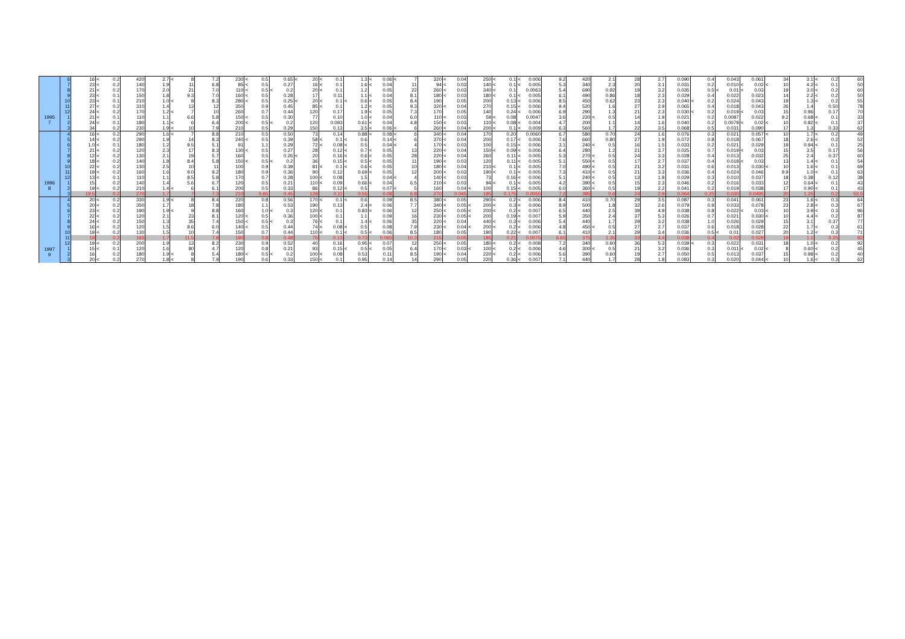| 1995 7 | 6 | 16 | < 0.2 | 420 | 2.7 | < 8 | 7.2 | 230 | < 0.5 | 0.65 | < 20 | < 0.1 | 1.3 | < 0.06 | < 7 | 320 | < 0.04 | 250 | < 0.1 | < 0.006 | 9.2 | 420 | 2.1 | 28 | 2.7 | 0.090 | 0.4 | 0.043 | 0.061 | 34 | 3.1 | < 0.2 | 60 |
| | 7 | 23 | < 0.2 | 140 | 1.9 | 11 | 6.8 | 85 | < 0.5 | 0.27 | 16 | < 0.1 | 1.6 | < 0.04 | 11 | 94 | < 0.03 | 140 | < 0.1 | < 0.005 | 5.3 | 340 | 2.3 | 20 | 3.1 | 0.031 | 0.2 | 0.010 | < 0.02 | < 10 | 4.2 | < 0.1 | 50 |
| | 8 | 21 | < 0.2 | 170 | 2.0 | 21 | 7.0 | 110 | < 0.5 | < 0.2 | 20 | < 0.1 | 1.2 | 0.05 | 22 | 260 | < 0.03 | 340 | < 0.1 | 0.0063 | 5.4 | 690 | 0.92 | 19 | 3.2 | 0.035 | 0.5 | < 0.01 | < 0.03 | 19 | 3.0 | < 0.2 | 60 |
| | 9 | 23 | < 0.1 | 150 | 1.8 | 9.3 | 7.0 | 160 | < 0.5 | 0.28 | 17 | 0.11 | 1.1 | < 0.04 | 8.1 | 180 | < 0.03 | 180 | < 0.1 | < 0.005 | 6.1 | 490 | 0.86 | 18 | 2.3 | 0.029 | 0.4 | 0.022 | 0.023 | 14 | 2.2 | < 0.2 | 50 |
| | 10 | 23 | < 0.1 | 210 | 1.0 | < 8 | 8.3 | 280 | < 0.5 | 0.25 | < 20 | < 0.1 | < 0.6 | < 0.05 | 8.4 | 190 | 0.05 | 200 | 0.13 | < 0.006 | 8.5 | 450 | 0.62 | 23 | 2.3 | 0.040 | < 0.2 | 0.024 | 0.043 | 19 | 1.3 | < 0.2 | 55 |
| | 11 | 27 | < 0.2 | 310 | 1.4 | 13 | 12 | 350 | 0.9 | 0.45 | 85 | < 0.1 | 1.2 | < 0.05 | 9.3 | 320 | < 0.04 | 270 | 0.15 | < 0.006 | 9.4 | 520 | 1.6 | 27 | 2.9 | 0.065 | 0.4 | 0.018 | 0.043 | 26 | 1.4 | 0.50 | 78 |
| | 12 | 24 | < 0.2 | 170 | 1.2 | < 7 | 10 | 260 | 0.7 | 0.44 | 120 | 0.17 | 1.9 | < 0.05 | 7.3 | 170 | 0.05 | 140 | 0.24 | < 0.006 | 6.9 | 290 | 1.3 | 21 | 2.3 | 0.030 | < 0.2 | 0.019 | < 0.03 | 15 | 0.96 | 0.17 | 70 |
| | 1 | 21 | < 0.1 | 110 | 1.1 | 6.6 | 5.8 | 150 | < 0.5 | 0.30 | 77 | 0.10 | 1.0 | < 0.04 | 6.0 | 110 | < 0.03 | 59 | < 0.08 | 0.0047 | 3.6 | 220 | < 0.5 | 14 | 1.9 | 0.021 | 0.2 | 0.0087 | 0.022 | 9.2 | 0.68 | < 0.1 | 33 |
| | 2 | 24 | < 0.1 | 180 | 1.1 | < 6 | 6.4 | 200 | < 0.5 | < 0.2 | 120 | 0.093 | 0.61 | < 0.04 | 4.8 | 150 | < 0.03 | 110 | < 0.08 | < 0.004 | 4.7 | 200 | 1.1 | 14 | 1.6 | 0.040 | 0.2 | 0.0079 | < 0.02 | < 10 | 0.82 | < 0.1 | 37 |
| | 3 | 34 | 0.2 | 230 | 1.9 | < 10 | 7.9 | 210 | 0.5 | 0.29 | 150 | 0.13 | 3.5 | < 0.06 | < 6 | 260 | < 0.04 | < 200 | < 0.1 | < 0.009 | 6.3 | 560 | 1.7 | 22 | 3.5 | 0.068 | 0.5 | 0.031 | 0.090 | 17 | 1.3 | 0.33 | 62 |
| 1996 8 | 4 | 16 | < 0.2 | 290 | 1.6 | < 7 | 8.8 | 210 | 0.5 | 0.50 | 73 | 0.14 | 0.88 | < 0.08 | < 6 | 340 | < 0.04 | 170 | 0.20 | 0.0060 | 6.7 | 580 | 0.70 | 24 | 1.6 | 0.076 | 0.3 | 0.021 | 0.057 | < 10 | 1.7 | < 0.2 | 49 |
| | 5 | 14 | < 0.2 | 290 | 1.9 | 14 | 8.3 | 240 | < 0.5 | 0.39 | 58 | < 0.1 | < 0.6 | 0.14 | < 6 | 370 | < 0.04 | 200 | 0.17 | < 0.006 | 7.6 | 660 | 0.80 | 27 | 1.9 | 0.072 | 0.8 | 0.018 | 0.067 | 18 | 2.6 | < 0.2 | 52 |
| | 6 | 1.0 | < 0.1 | 180 | 1.2 | 9.5 | 5.1 | 91 | 1.1 | 0.29 | 72 | < 0.08 | < 0.5 | 0.04 | < 4 | 170 | < 0.03 | 100 | 0.15 | < 0.006 | 3.1 | 240 | < 0.5 | 16 | 1.5 | 0.033 | 0.2 | 0.021 | 0.029 | 19 | 0.94 | < 0.1 | 25 |
| | 7 | 21 | < 0.2 | 120 | 2.3 | 17 | 8.3 | 130 | < 0.5 | 0.27 | 28 | 0.12 | < 0.7 | < 0.05 | 13 | 220 | < 0.04 | 150 | < 0.09 | < 0.006 | 6.4 | 280 | 1.2 | 21 | 3.7 | 0.025 | 0.7 | 0.019 | < 0.03 | 15 | 3.5 | 0.17 | 56 |
| | 8 | 12 | < 0.2 | 130 | 2.1 | 19 | 5.7 | 160 | 0.5 | 0.26 | < 20 | 0.16 | < 0.6 | < 0.05 | 28 | 220 | < 0.04 | 260 | 0.11 | < 0.005 | 5.3 | 270 | < 0.5 | 24 | 3.3 | 0.028 | 0.4 | 0.013 | 0.032 | 25 | 2.4 | 0.37 | 60 |
| | 9 | 18 | < 0.2 | 140 | 1.8 | 8.4 | 5.8 | 150 | < 0.5 | < 0.2 | 36 | 0.15 | < 0.5 | < 0.05 | 11 | 190 | < 0.03 | 120 | 0.11 | < 0.005 | 5.1 | 550 | < 0.5 | 17 | 2.7 | 0.037 | 0.4 | 0.018 | < 0.03 | 13 | 1.4 | < 0.1 | 54 |
| | 10 | 22 | < 0.2 | 130 | 2.5 | 10 | 11 | 100 | 0.9 | 0.39 | 81 | < 0.1 | < 0.6 | < 0.05 | 10 | 180 | < 0.04 | 210 | < 0.1 | < 0.005 | 7.0 | 490 | < 0.5 | 21 | 3.2 | 0.031 | 0.6 | 0.013 | 0.030 | < 10 | 1.6 | < 0.1 | 69 |
| | 11 | 19 | < 0.2 | 160 | 1.6 | 9.0 | 9.2 | 180 | 0.9 | 0.36 | 90 | 0.12 | 0.69 | < 0.05 | 12 | 200 | < 0.03 | 190 | < 0.1 | < 0.005 | 7.3 | 410 | < 0.5 | 21 | 3.3 | 0.036 | 0.4 | 0.024 | 0.046 | 9.9 | 1.0 | < 0.1 | 63 |
| | 12 | 13 | < 0.1 | 110 | 1.1 | 8.5 | 5.8 | 170 | 0.7 | 0.28 | 100 | < 0.08 | 1.5 | 0.04 | < 4 | 140 | < 0.03 | 73 | 0.16 | < 0.006 | 5.1 | 240 | < 0.5 | 13 | 1.8 | 0.029 | 0.3 | 0.010 | 0.037 | 18 | 0.38 | 0.12 | 38 |
| | 1 | 15 | 0.2 | 140 | 1.4 | 5.6 | 6.7 | 120 | 0.5 | 0.21 | 110 | < 0.09 | 0.66 | < 0.04 | 6.5 | 210 | < 0.03 | 94 | < 0.1 | < 0.005 | 4.2 | 390 | < 0.5 | 15 | 2.3 | 0.046 | 0.2 | 0.016 | 0.033 | 12 | 0.64 | < 0.1 | 43 |
| | 2 | 19 | < 0.2 | 210 | 1.4 | < 6 | 6.1 | 200 | 0.5 | 0.33 | 86 | 0.12 | < 0.5 | 0.07 | < 5 | 160 | 0.04 | < 100 | 0.15 | < 0.005 | 6.0 | 360 | < 0.5 | 19 | 2.2 | 0.041 | 0.2 | 0.019 | 0.038 | 17 | 0.90 | < 0.1 | 43 |
| | 3 | 19.5 | 0.2 | 270 | 1.7 | 7 | 7.3 | 210 | 0.65 | 0.45 | 128 | 0.11 | 0.55 | 0.08 | 6.8 | 270 | 0.045 | 195 | 0.175 | 0.0055 | 7.2 | 385 | 0.6 | 24 | 2.9 | 0.064 | 0.25 | 0.030 | 0.0495 | 20 | 1.25 | 0.2 | 53.5 |
| 1997 9 | 4 | 20 | < 0.2 | 330 | 1.9 | < 8 | 8.4 | 220 | 0.8 | 0.56 | 170 | < 0.1 | < 0.6 | 0.09 | 8.5 | 380 | < 0.05 | 290 | < 0.2 | < 0.006 | 8.4 | 410 | 0.70 | 29 | 3.5 | 0.087 | 0.3 | 0.041 | 0.061 | 23 | 1.6 | < 0.3 | 64 |
| | 5 | 20 | < 0.2 | 350 | 1.7 | 18 | 7.8 | 180 | 1.1 | 0.53 | 190 | 0.13 | 2.4 | < 0.06 | 7.7 | 340 | < 0.05 | < 200 | < 0.3 | < 0.006 | 8.9 | 500 | 1.8 | 32 | 2.6 | 0.079 | 0.9 | 0.033 | 0.078 | 23 | 2.8 | < 0.3 | 67 |
| | 6 | 23 | < 0.2 | 190 | 1.9 | < 9 | 8.8 | 160 | 1.0 | < 0.3 | 120 | < 0.1 | 0.83 | < 0.06 | 12 | 250 | < 0.05 | < 200 | < 0.2 | < 0.007 | 6.5 | 440 | 2.5 | 39 | 4.9 | 0.038 | 0.8 | 0.022 | < 0.03 | < 10 | 3.9 | < 0.3 | 96 |
| | 7 | 22 | < 0.2 | 120 | 2.1 | 23 | 8.1 | 120 | < 0.5 | 0.36 | 100 | < 0.1 | 1.1 | 0.09 | 16 | 230 | < 0.05 | < 200 | 0.19 | < 0.007 | 5.9 | 350 | 2.4 | 37 | 5.3 | 0.026 | 0.7 | 0.021 | 0.030 | < 10 | 4.4 | < 0.2 | 87 |
| | 8 | 24 | < 0.2 | 150 | 1.3 | 35 | 7.4 | 150 | < 0.5 | < 0.3 | 76 | < 0.1 | 1.4 | < 0.06 | 35 | 220 | < 0.04 | 440 | < 0.3 | < 0.006 | 5.4 | 440 | 1.7 | 29 | 3.2 | 0.038 | 1.0 | 0.026 | 0.029 | 15 | 3.1 | 0.37 | 77 |
| | 9 | 16 | < 0.2 | 120 | 1.5 | 8.6 | 6.0 | 140 | < 0.5 | 0.44 | 74 | < 0.08 | < 0.5 | 0.08 | 7.9 | 230 | < 0.04 | < 200 | < 0.2 | < 0.006 | 4.8 | 450 | < 0.5 | 27 | 2.7 | 0.037 | 0.6 | 0.018 | 0.028 | 22 | 1.7 | < 0.3 | 61 |
| | 10 | 19 | < 0.2 | 130 | 1.5 | 10 | 7.4 | 150 | 0.7 | 0.44 | 110 | < 0.1 | < 0.5 | < 0.06 | 8.5 | 180 | 0.05 | 190 | 0.22 | < 0.007 | 6.1 | 410 | 2.1 | 29 | 3.4 | 0.036 | 0.5 | < 0.01 | 0.027 | 20 | 1.2 | < 0.3 | 71 |
| | 11 | 19 | 0.2 | 165 | 1.7 | 11.5 | 7.8 | 190 | 0.8 | 0.48 | 75 | 0.13 | 0.73 | 0.065 | 10.3 | 215 | 0.05 | 185 | 0.21 | 0.0075 | 6.65 | 375 | 1.35 | 33 | 4.4 | 0.038 | 0.4 | 0.02 | 0.029 | 19 | 1.1 | 0.25 | 82 |
| | 12 | 19 | < 0.2 | 200 | 1.9 | 13 | 8.2 | 230 | 0.9 | 0.52 | 40 | 0.16 | 0.95 | < 0.07 | 12 | 250 | < 0.05 | 180 | < 0.2 | < 0.008 | 7.2 | 340 | 0.60 | 36 | 5.3 | 0.039 | < 0.3 | 0.022 | 0.031 | 18 | 1.0 | < 0.2 | 92 |
| | 1 | 15 | < 0.1 | 120 | 1.6 | 80 | 4.7 | 120 | 0.8 | 0.21 | 93 | 0.15 | < 0.5 | < 0.05 | 6.4 | 170 | < 0.03 | < 100 | < 0.2 | < 0.006 | 4.6 | 300 | < 0.5 | 21 | 3.2 | 0.036 | 0.3 | 0.011 | < 0.02 | < 8 | 0.60 | < 0.2 | 45 |
| | 2 | 16 | 0.2 | 180 | 1.9 | < 8 | 5.4 | 180 | < 0.5 | < 0.2 | 100 | < 0.08 | 0.53 | 0.11 | 8.5 | 190 | < 0.04 | 220 | < 0.2 | < 0.006 | 5.6 | 390 | 0.60 | 19 | 2.7 | 0.050 | 0.5 | 0.013 | 0.037 | 15 | 0.98 | < 0.2 | 40 |
| | 3 | 20 | < 0.2 | 270 | 1.8 | < 8 | 7.9 | 190 | 0.6 | 0.33 | 150 | < 0.1 | 0.95 | 0.14 | 14 | 290 | 0.05 | 220 | 0.36 | < 0.007 | 7.1 | 440 | 1.7 | 28 | 1.8 | 0.083 | 0.3 | 0.020 | 0.044 | < 10 | 1.6 | < 0.3 | 62 |